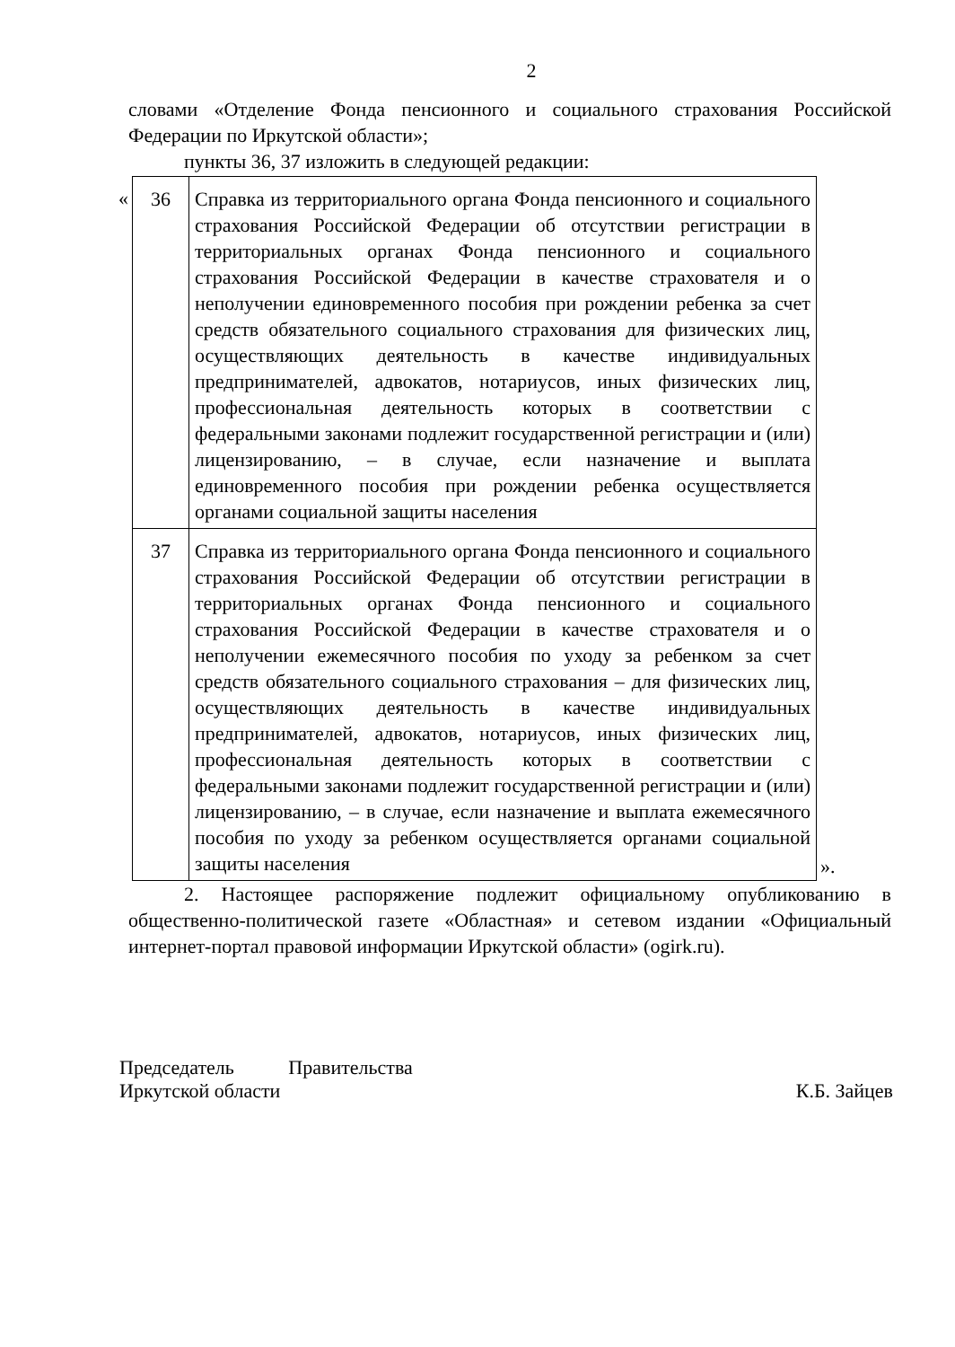2
словами «Отделение Фонда пенсионного и социального страхования Российской Федерации по Иркутской области»;
пункты 36, 37 изложить в следующей редакции:
«
| 36 | Справка из территориального органа Фонда пенсионного и социального страхования Российской Федерации об отсутствии регистрации в территориальных органах Фонда пенсионного и социального страхования Российской Федерации в качестве страхователя и о неполучении единовременного пособия при рождении ребенка за счет средств обязательного социального страхования для физических лиц, осуществляющих деятельность в качестве индивидуальных предпринимателей, адвокатов, нотариусов, иных физических лиц, профессиональная деятельность которых в соответствии с федеральными законами подлежит государственной регистрации и (или) лицензированию, – в случае, если назначение и выплата единовременного пособия при рождении ребенка осуществляется органами социальной защиты населения |
| 37 | Справка из территориального органа Фонда пенсионного и социального страхования Российской Федерации об отсутствии регистрации в территориальных органах Фонда пенсионного и социального страхования Российской Федерации в качестве страхователя и о неполучении ежемесячного пособия по уходу за ребенком за счет средств обязательного социального страхования – для физических лиц, осуществляющих деятельность в качестве индивидуальных предпринимателей, адвокатов, нотариусов, иных физических лиц, профессиональная деятельность которых в соответствии с федеральными законами подлежит государственной регистрации и (или) лицензированию, – в случае, если назначение и выплата ежемесячного пособия по уходу за ребенком осуществляется органами социальной защиты населения |
».
2. Настоящее распоряжение подлежит официальному опубликованию в общественно-политической газете «Областная» и сетевом издании «Официальный интернет-портал правовой информации Иркутской области» (ogirk.ru).
Председатель Правительства
Иркутской области
К.Б. Зайцев